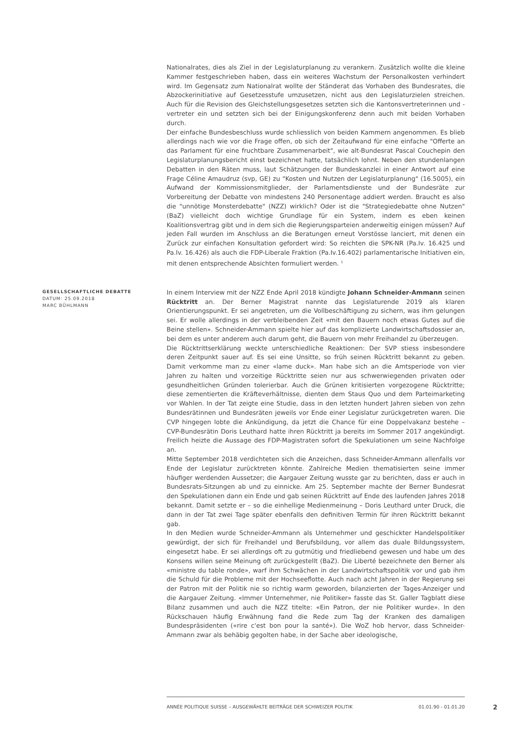Nationalrates, dies als Ziel in der Legislaturplanung zu verankern. Zusätzlich wollte die kleine Kammer festgeschrieben haben, dass ein weiteres Wachstum der Personalkosten verhindert wird. Im Gegensatz zum Nationalrat wollte der Ständerat das Vorhaben des Bundesrates, die Abzockerinitiative auf Gesetzesstufe umzusetzen, nicht aus den Legislaturzielen streichen. Auch für die Revision des Gleichstellungsgesetzes setzten sich die Kantonsvertreterinnen und -vertreter ein und setzten sich bei der Einigungskonferenz denn auch mit beiden Vorhaben durch.
Der einfache Bundesbeschluss wurde schliesslich von beiden Kammern angenommen. Es blieb allerdings nach wie vor die Frage offen, ob sich der Zeitaufwand für eine einfache "Offerte an das Parlament für eine fruchtbare Zusammenarbeit", wie alt-Bundesrat Pascal Couchepin den Legislaturplanungsbericht einst bezeichnet hatte, tatsächlich lohnt. Neben den stundenlangen Debatten in den Räten muss, laut Schätzungen der Bundeskanzlei in einer Antwort auf eine Frage Céline Amaudruz (svp, GE) zu "Kosten und Nutzen der Legislaturplanung" (16.5005), ein Aufwand der Kommissionsmitglieder, der Parlamentsdienste und der Bundesräte zur Vorbereitung der Debatte von mindestens 240 Personentage addiert werden. Braucht es also die "unnötige Monsterdebatte" (NZZ) wirklich? Oder ist die "Strategiedebatte ohne Nutzen" (BaZ) vielleicht doch wichtige Grundlage für ein System, indem es eben keinen Koalitionsvertrag gibt und in dem sich die Regierungsparteien anderweitig einigen müssen? Auf jeden Fall wurden im Anschluss an die Beratungen erneut Vorstösse lanciert, mit denen ein Zurück zur einfachen Konsultation gefordert wird: So reichten die SPK-NR (Pa.Iv. 16.425 und Pa.Iv. 16.426) als auch die FDP-Liberale Fraktion (Pa.Iv.16.402) parlamentarische Initiativen ein, mit denen entsprechende Absichten formuliert werden. <sup>1</sup>
GESELLSCHAFTLICHE DEBATTE
DATUM: 25.09.2018
MARC BÜHLMANN
In einem Interview mit der NZZ Ende April 2018 kündigte Johann Schneider-Ammann seinen Rücktritt an. Der Berner Magistrat nannte das Legislaturende 2019 als klaren Orientierungspunkt. Er sei angetreten, um die Vollbeschäftigung zu sichern, was ihm gelungen sei. Er wolle allerdings in der verbleibenden Zeit «mit den Bauern noch etwas Gutes auf die Beine stellen». Schneider-Ammann spielte hier auf das komplizierte Landwirtschaftsdossier an, bei dem es unter anderem auch darum geht, die Bauern von mehr Freihandel zu überzeugen.
Die Rücktrittserklärung weckte unterschiedliche Reaktionen: Der SVP stiess insbesondere deren Zeitpunkt sauer auf. Es sei eine Unsitte, so früh seinen Rücktritt bekannt zu geben. Damit verkomme man zu einer «lame duck». Man habe sich an die Amtsperiode von vier Jahren zu halten und vorzeitige Rücktritte seien nur aus schwerwiegenden privaten oder gesundheitlichen Gründen tolerierbar. Auch die Grünen kritisierten vorgezogene Rücktritte; diese zementierten die Kräfteverhältnisse, dienten dem Staus Quo und dem Parteimarketing vor Wahlen. In der Tat zeigte eine Studie, dass in den letzten hundert Jahren sieben von zehn Bundesrätinnen und Bundesräten jeweils vor Ende einer Legislatur zurückgetreten waren. Die CVP hingegen lobte die Ankündigung, da jetzt die Chance für eine Doppelvakanz bestehe – CVP-Bundesrätin Doris Leuthard hatte ihren Rücktritt ja bereits im Sommer 2017 angekündigt. Freilich heizte die Aussage des FDP-Magistraten sofort die Spekulationen um seine Nachfolge an.
Mitte September 2018 verdichteten sich die Anzeichen, dass Schneider-Ammann allenfalls vor Ende der Legislatur zurücktreten könnte. Zahlreiche Medien thematisierten seine immer häufiger werdenden Aussetzer; die Aargauer Zeitung wusste gar zu berichten, dass er auch in Bundesrats-Sitzungen ab und zu einnicke. Am 25. September machte der Berner Bundesrat den Spekulationen dann ein Ende und gab seinen Rücktritt auf Ende des laufenden Jahres 2018 bekannt. Damit setzte er – so die einhellige Medienmeinung – Doris Leuthard unter Druck, die dann in der Tat zwei Tage später ebenfalls den definitiven Termin für ihren Rücktritt bekannt gab.
In den Medien wurde Schneider-Ammann als Unternehmer und geschickter Handelspolitiker gewürdigt, der sich für Freihandel und Berufsbildung, vor allem das duale Bildungssystem, eingesetzt habe. Er sei allerdings oft zu gutmütig und friedliebend gewesen und habe um des Konsens willen seine Meinung oft zurückgestellt (BaZ). Die Liberté bezeichnete den Berner als «ministre du table ronde», warf ihm Schwächen in der Landwirtschaftspolitik vor und gab ihm die Schuld für die Probleme mit der Hochseeflotte. Auch nach acht Jahren in der Regierung sei der Patron mit der Politik nie so richtig warm geworden, bilanzierten der Tages-Anzeiger und die Aargauer Zeitung. «Immer Unternehmer, nie Politiker» fasste das St. Galler Tagblatt diese Bilanz zusammen und auch die NZZ titelte: «Ein Patron, der nie Politiker wurde». In den Rückschauen häufig Erwähnung fand die Rede zum Tag der Kranken des damaligen Bundespräsidenten («rire c'est bon pour la santé»). Die WoZ hob hervor, dass Schneider-Ammann zwar als behäbig gegolten habe, in der Sache aber ideologische,
ANNÉE POLITIQUE SUISSE – AUSGEWÄHLTE BEITRÄGE DER SCHWEIZER POLITIK 01.01.90 - 01.01.20
2